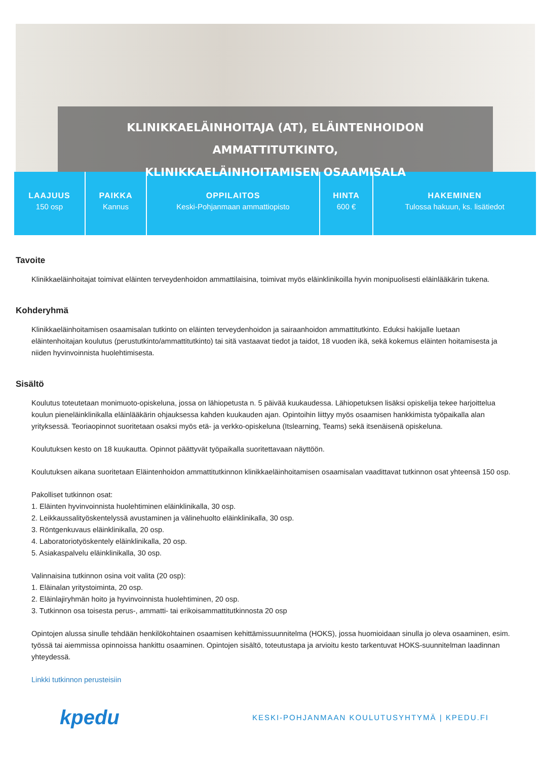KLINIKKAELÄINHOITAJA (AT), ELÄINTENHOIDON AMMATTITUTKINTO,
KLINIKKAELÄINHOITAMISEN OSAAMISALA
LAAJUUS
150 osp
PAIKKA
Kannus
OPPILAITOS
Keski-Pohjanmaan ammattiopisto
HINTA
600 €
HAKEMINEN
Tulossa hakuun, ks. lisätiedot
Tavoite
Klinikkaeläinhoitajat toimivat eläinten terveydenhoidon ammattilaisina, toimivat myös eläinklinikoilla hyvin monipuolisesti eläinlääkärin tukena.
Kohderyhmä
Klinikkaeläinhoitamisen osaamisalan tutkinto on eläinten terveydenhoidon ja sairaanhoidon ammattitutkinto. Eduksi hakijalle luetaan eläintenhoitajan koulutus (perustutkinto/ammattitutkinto) tai sitä vastaavat tiedot ja taidot, 18 vuoden ikä, sekä kokemus eläinten hoitamisesta ja niiden hyvinvoinnista huolehtimisesta.
Sisältö
Koulutus toteutetaan monimuoto-opiskeluna, jossa on lähiopetusta n. 5 päivää kuukaudessa. Lähiopetuksen lisäksi opiskelija tekee harjoittelua koulun pieneläinklinikalla eläinlääkärin ohjauksessa kahden kuukauden ajan. Opintoihin liittyy myös osaamisen hankkimista työpaikalla alan yrityksessä. Teoriaopinnot suoritetaan osaksi myös etä- ja verkko-opiskeluna (Itslearning, Teams) sekä itsenäisenä opiskeluna.
Koulutuksen kesto on 18 kuukautta. Opinnot päättyvät työpaikalla suoritettavaan näyttöön.
Koulutuksen aikana suoritetaan Eläintenhoidon ammattitutkinnon klinikkaeläinhoitamisen osaamisalan vaadittavat tutkinnon osat yhteensä 150 osp.
Pakolliset tutkinnon osat:
1. Eläinten hyvinvoinnista huolehtiminen eläinklinikalla, 30 osp.
2. Leikkaussalityöskentelyssä avustaminen ja välinehuolto eläinklinikalla, 30 osp.
3. Röntgenkuvaus eläinklinikalla, 20 osp.
4. Laboratoriotyöskentely eläinklinikalla, 20 osp.
5. Asiakaspalvelu eläinklinikalla, 30 osp.
Valinnaisina tutkinnon osina voit valita (20 osp):
1. Eläinalan yritystoiminta, 20 osp.
2. Eläinlajiryhmän hoito ja hyvinvoinnista huolehtiminen, 20 osp.
3. Tutkinnon osa toisesta perus-, ammatti- tai erikoisammattitutkinnosta 20 osp
Opintojen alussa sinulle tehdään henkilökohtainen osaamisen kehittämissuunnitelma (HOKS), jossa huomioidaan sinulla jo oleva osaaminen, esim. työssä tai aiemmissa opinnoissa hankittu osaaminen. Opintojen sisältö, toteutustapa ja arvioitu kesto tarkentuvat HOKS-suunnitelman laadinnan yhteydessä.
Linkki tutkinnon perusteisiin
kpedu
KESKI-POHJANMAAN KOULUTUSYHTYMÄ | KPEDU.FI